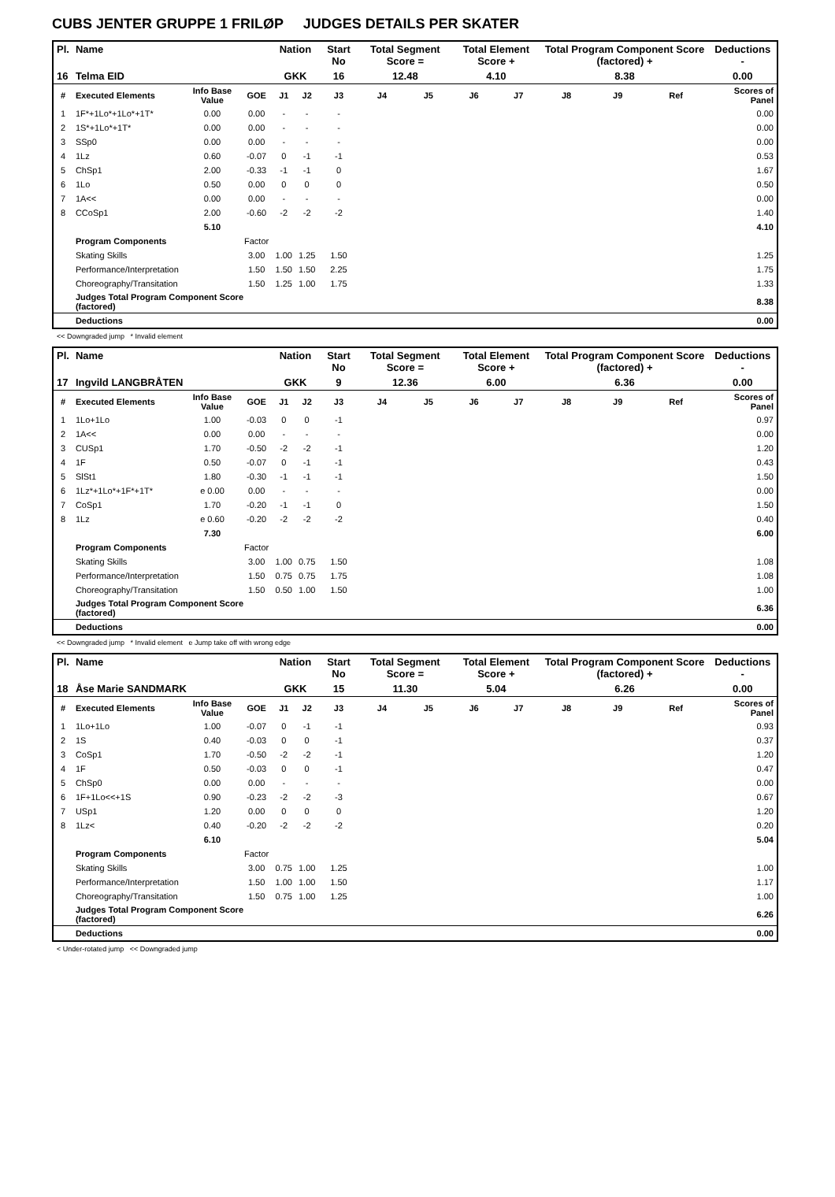CUBS JENTER GRUPPE 1 FRILØP JUDGES DETAILS PER SKATER
| Pl. | Name | | | Nation | | Start No | Total Segment Score = | | Total Element Score + | | Total Program Component Score (factored) + | | | Deductions - |
| --- | --- | --- | --- | --- | --- | --- | --- | --- | --- | --- | --- | --- | --- | --- |
| 16 | Telma EID | | | GKK | | 16 | 12.48 | | 4.10 | | 8.38 | | | 0.00 |
| # | Executed Elements | Info Base Value | GOE | J1 | J2 | J3 | J4 | J5 | J6 | J7 | J8 | J9 | Ref | Scores of Panel |
| 1 | 1F*+1Lo*+1Lo*+1T* | 0.00 | 0.00 | - | - | - | | | | | | | | 0.00 |
| 2 | 1S*+1Lo*+1T* | 0.00 | 0.00 | - | - | - | | | | | | | | 0.00 |
| 3 | SSp0 | 0.00 | 0.00 | - | - | - | | | | | | | | 0.00 |
| 4 | 1Lz | 0.60 | -0.07 | 0 | -1 | -1 | | | | | | | | 0.53 |
| 5 | ChSp1 | 2.00 | -0.33 | -1 | -1 | 0 | | | | | | | | 1.67 |
| 6 | 1Lo | 0.50 | 0.00 | 0 | 0 | 0 | | | | | | | | 0.50 |
| 7 | 1A<< | 0.00 | 0.00 | - | - | - | | | | | | | | 0.00 |
| 8 | CCoSp1 | 2.00 | -0.60 | -2 | -2 | -2 | | | | | | | | 1.40 |
| | | 5.10 | | | | | | | | | | | | 4.10 |
| | Program Components | | Factor | | | | | | | | | | | |
| | Skating Skills | | 3.00 | 1.00 | 1.25 | 1.50 | | | | | | | | 1.25 |
| | Performance/Interpretation | | 1.50 | 1.50 | 1.50 | 2.25 | | | | | | | | 1.75 |
| | Choreography/Transitation | | 1.50 | 1.25 | 1.00 | 1.75 | | | | | | | | 1.33 |
| | Judges Total Program Component Score (factored) | | | | | | | | | | | | | 8.38 |
| | Deductions | | | | | | | | | | | | | 0.00 |
<< Downgraded jump * Invalid element
| Pl. | Name | | | Nation | | Start No | Total Segment Score = | | Total Element Score + | | Total Program Component Score (factored) + | | | Deductions - |
| --- | --- | --- | --- | --- | --- | --- | --- | --- | --- | --- | --- | --- | --- | --- |
| 17 | Ingvild LANGBRÅTEN | | | GKK | | 9 | 12.36 | | 6.00 | | 6.36 | | | 0.00 |
| # | Executed Elements | Info Base Value | GOE | J1 | J2 | J3 | J4 | J5 | J6 | J7 | J8 | J9 | Ref | Scores of Panel |
| 1 | 1Lo+1Lo | 1.00 | -0.03 | 0 | 0 | -1 | | | | | | | | 0.97 |
| 2 | 1A<< | 0.00 | 0.00 | - | - | - | | | | | | | | 0.00 |
| 3 | CUSp1 | 1.70 | -0.50 | -2 | -2 | -1 | | | | | | | | 1.20 |
| 4 | 1F | 0.50 | -0.07 | 0 | -1 | -1 | | | | | | | | 0.43 |
| 5 | SlSt1 | 1.80 | -0.30 | -1 | -1 | -1 | | | | | | | | 1.50 |
| 6 | 1Lz*+1Lo*+1F*+1T* | e 0.00 | 0.00 | - | - | - | | | | | | | | 0.00 |
| 7 | CoSp1 | 1.70 | -0.20 | -1 | -1 | 0 | | | | | | | | 1.50 |
| 8 | 1Lz | e 0.60 | -0.20 | -2 | -2 | -2 | | | | | | | | 0.40 |
| | | 7.30 | | | | | | | | | | | | 6.00 |
| | Program Components | | Factor | | | | | | | | | | | |
| | Skating Skills | | 3.00 | 1.00 | 0.75 | 1.50 | | | | | | | | 1.08 |
| | Performance/Interpretation | | 1.50 | 0.75 | 0.75 | 1.75 | | | | | | | | 1.08 |
| | Choreography/Transitation | | 1.50 | 0.50 | 1.00 | 1.50 | | | | | | | | 1.00 |
| | Judges Total Program Component Score (factored) | | | | | | | | | | | | | 6.36 |
| | Deductions | | | | | | | | | | | | | 0.00 |
<< Downgraded jump * Invalid element e Jump take off with wrong edge
| Pl. | Name | | | Nation | | Start No | Total Segment Score = | | Total Element Score + | | Total Program Component Score (factored) + | | | Deductions - |
| --- | --- | --- | --- | --- | --- | --- | --- | --- | --- | --- | --- | --- | --- | --- |
| 18 | Åse Marie SANDMARK | | | GKK | | 15 | 11.30 | | 5.04 | | 6.26 | | | 0.00 |
| # | Executed Elements | Info Base Value | GOE | J1 | J2 | J3 | J4 | J5 | J6 | J7 | J8 | J9 | Ref | Scores of Panel |
| 1 | 1Lo+1Lo | 1.00 | -0.07 | 0 | -1 | -1 | | | | | | | | 0.93 |
| 2 | 1S | 0.40 | -0.03 | 0 | 0 | -1 | | | | | | | | 0.37 |
| 3 | CoSp1 | 1.70 | -0.50 | -2 | -2 | -1 | | | | | | | | 1.20 |
| 4 | 1F | 0.50 | -0.03 | 0 | 0 | -1 | | | | | | | | 0.47 |
| 5 | ChSp0 | 0.00 | 0.00 | - | - | - | | | | | | | | 0.00 |
| 6 | 1F+1Lo<<+1S | 0.90 | -0.23 | -2 | -2 | -3 | | | | | | | | 0.67 |
| 7 | USp1 | 1.20 | 0.00 | 0 | 0 | 0 | | | | | | | | 1.20 |
| 8 | 1Lz< | 0.40 | -0.20 | -2 | -2 | -2 | | | | | | | | 0.20 |
| | | 6.10 | | | | | | | | | | | | 5.04 |
| | Program Components | | Factor | | | | | | | | | | | |
| | Skating Skills | | 3.00 | 0.75 | 1.00 | 1.25 | | | | | | | | 1.00 |
| | Performance/Interpretation | | 1.50 | 1.00 | 1.00 | 1.50 | | | | | | | | 1.17 |
| | Choreography/Transitation | | 1.50 | 0.75 | 1.00 | 1.25 | | | | | | | | 1.00 |
| | Judges Total Program Component Score (factored) | | | | | | | | | | | | | 6.26 |
| | Deductions | | | | | | | | | | | | | 0.00 |
< Under-rotated jump << Downgraded jump